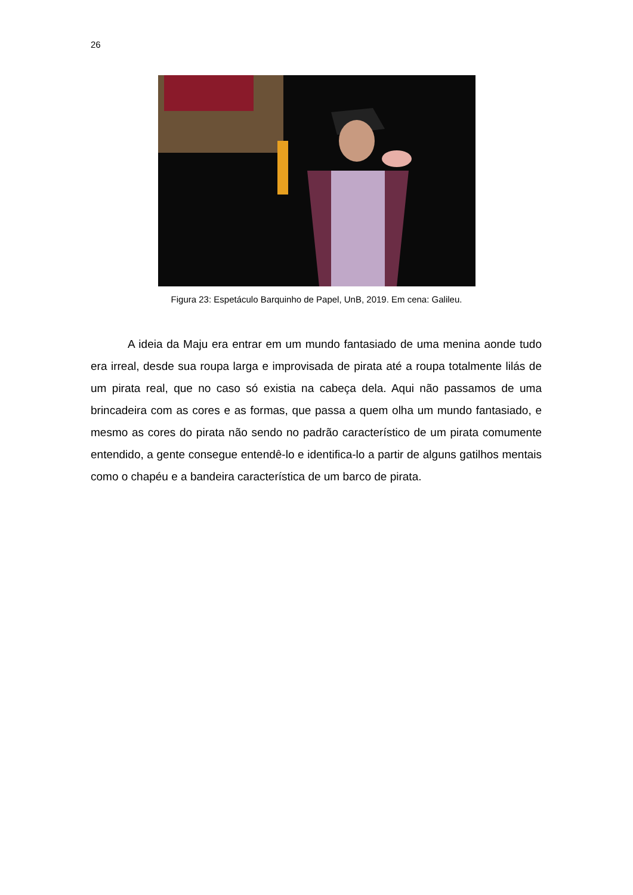26
Figura 23: Espetáculo Barquinho de Papel, UnB, 2019. Em cena: Galileu.
A ideia da Maju era entrar em um mundo fantasiado de uma menina aonde tudo era irreal, desde sua roupa larga e improvisada de pirata até a roupa totalmente lilás de um pirata real, que no caso só existia na cabeça dela. Aqui não passamos de uma brincadeira com as cores e as formas, que passa a quem olha um mundo fantasiado, e mesmo as cores do pirata não sendo no padrão característico de um pirata comumente entendido, a gente consegue entendê-lo e identifica-lo a partir de alguns gatilhos mentais como o chapéu e a bandeira característica de um barco de pirata.